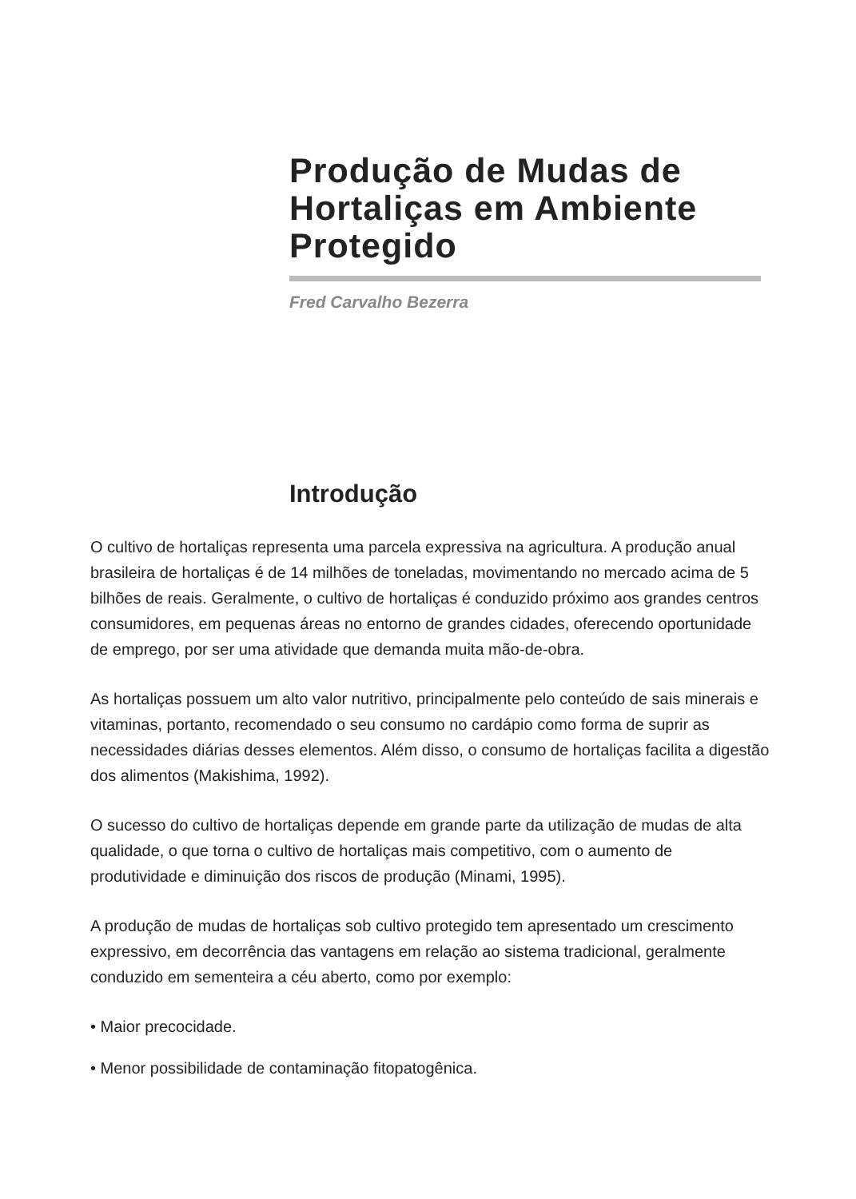Produção de Mudas de Hortaliças em Ambiente Protegido
Fred Carvalho Bezerra
Introdução
O cultivo de hortaliças representa uma parcela expressiva na agricultura. A produção anual brasileira de hortaliças é de 14 milhões de toneladas, movimentando no mercado acima de 5 bilhões de reais. Geralmente, o cultivo de hortaliças é conduzido próximo aos grandes centros consumidores, em pequenas áreas no entorno de grandes cidades, oferecendo oportunidade de emprego, por ser uma atividade que demanda muita mão-de-obra.
As hortaliças possuem um alto valor nutritivo, principalmente pelo conteúdo de sais minerais e vitaminas, portanto, recomendado o seu consumo no cardápio como forma de suprir as necessidades diárias desses elementos. Além disso, o consumo de hortaliças facilita a digestão dos alimentos (Makishima, 1992).
O sucesso do cultivo de hortaliças depende em grande parte da utilização de mudas de alta qualidade, o que torna o cultivo de hortaliças mais competitivo, com o aumento de produtividade e diminuição dos riscos de produção (Minami, 1995).
A produção de mudas de hortaliças sob cultivo protegido tem apresentado um crescimento expressivo, em decorrência das vantagens em relação ao sistema tradicional, geralmente conduzido em sementeira a céu aberto, como por exemplo:
• Maior precocidade.
• Menor possibilidade de contaminação fitopatogênica.